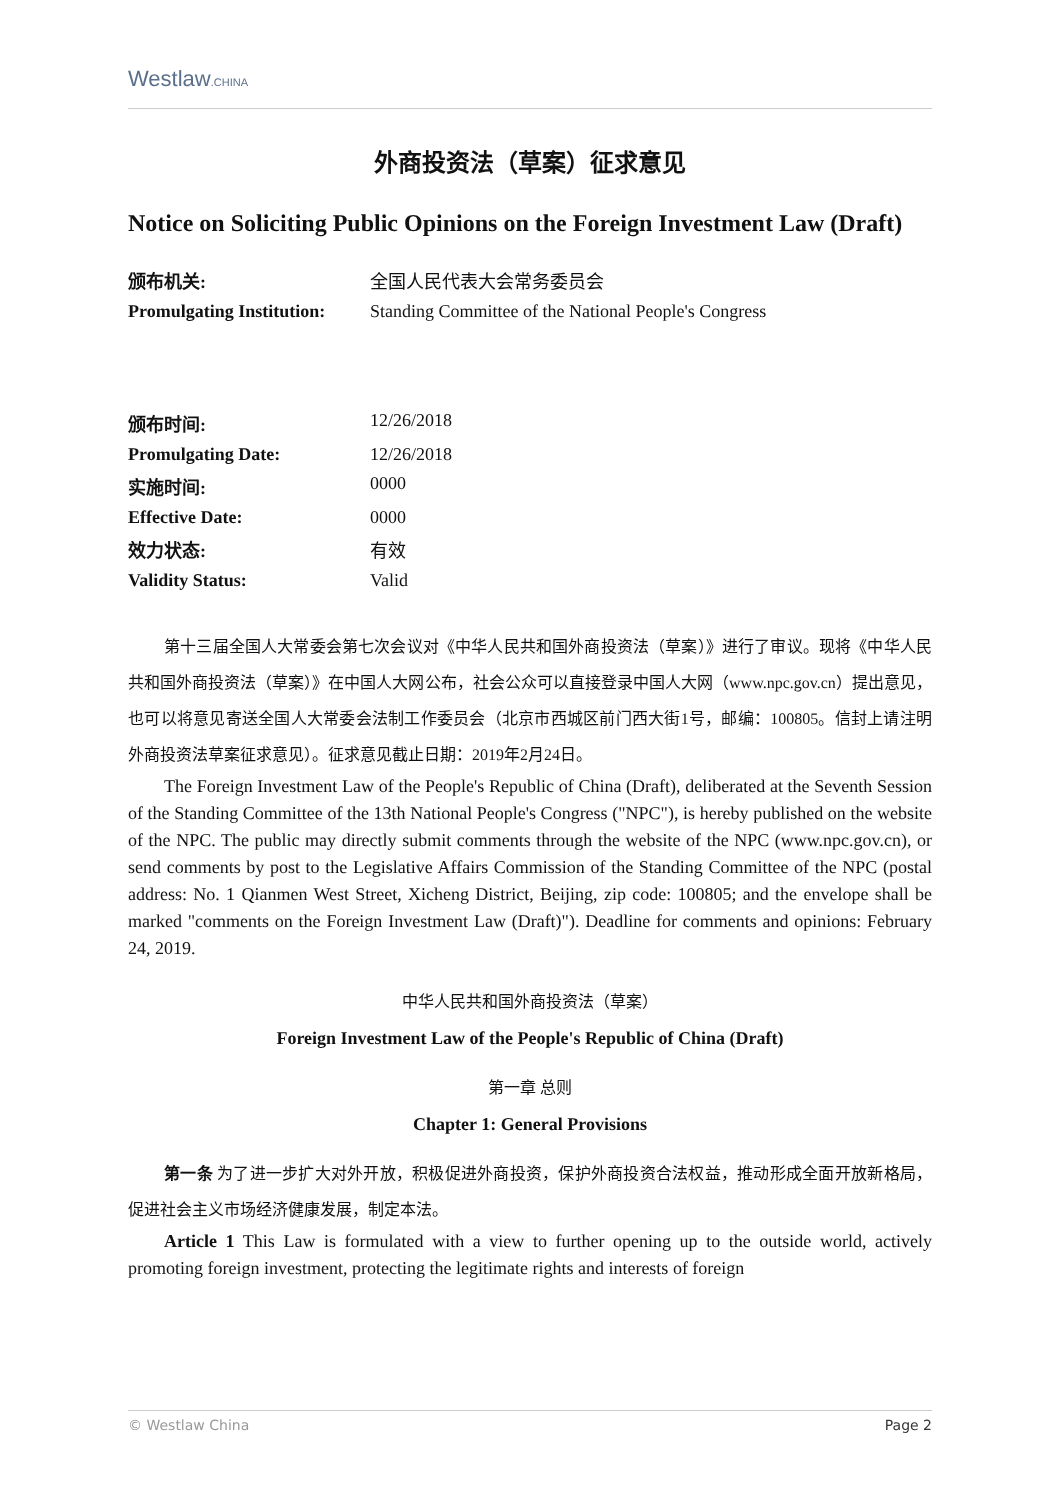Westlaw.CHINA
外商投资法（草案）征求意见
Notice on Soliciting Public Opinions on the Foreign Investment Law (Draft)
颁布机关: 全国人民代表大会常务委员会 Promulgating Institution: Standing Committee of the National People's Congress
颁布时间: 12/26/2018 Promulgating Date: 12/26/2018 实施时间: 0000 Effective Date: 0000 效力状态: 有效 Validity Status: Valid
第十三届全国人大常委会第七次会议对《中华人民共和国外商投资法（草案）》进行了审议。现将《中华人民共和国外商投资法（草案）》在中国人大网公布，社会公众可以直接登录中国人大网（www.npc.gov.cn）提出意见，也可以将意见寄送全国人大常委会法制工作委员会（北京市西城区前门西大街1号，邮编：100805。信封上请注明外商投资法草案征求意见）。征求意见截止日期：2019年2月24日。
The Foreign Investment Law of the People's Republic of China (Draft), deliberated at the Seventh Session of the Standing Committee of the 13th National People's Congress ("NPC"), is hereby published on the website of the NPC. The public may directly submit comments through the website of the NPC (www.npc.gov.cn), or send comments by post to the Legislative Affairs Commission of the Standing Committee of the NPC (postal address: No. 1 Qianmen West Street, Xicheng District, Beijing, zip code: 100805; and the envelope shall be marked "comments on the Foreign Investment Law (Draft)"). Deadline for comments and opinions: February 24, 2019.
中华人民共和国外商投资法（草案）
Foreign Investment Law of the People's Republic of China (Draft)
第一章 总则
Chapter 1: General Provisions
第一条 为了进一步扩大对外开放，积极促进外商投资，保护外商投资合法权益，推动形成全面开放新格局，促进社会主义市场经济健康发展，制定本法。
Article 1 This Law is formulated with a view to further opening up to the outside world, actively promoting foreign investment, protecting the legitimate rights and interests of foreign
© Westlaw China Page 2